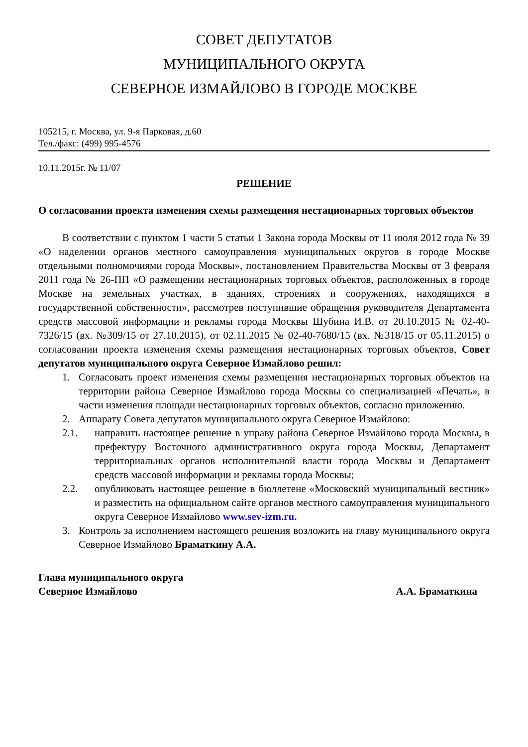СОВЕТ ДЕПУТАТОВ
МУНИЦИПАЛЬНОГО ОКРУГА
СЕВЕРНОЕ ИЗМАЙЛОВО В ГОРОДЕ МОСКВЕ
105215, г. Москва, ул. 9-я Парковая, д.60
Тел./факс: (499) 995-4576
10.11.2015г. № 11/07
РЕШЕНИЕ
О согласовании проекта изменения схемы размещения нестационарных торговых объектов
В соответствии с пунктом 1 части 5 статьи 1 Закона города Москвы от 11 июля 2012 года № 39 «О наделении органов местного самоуправления муниципальных округов в городе Москве отдельными полномочиями города Москвы», постановлением Правительства Москвы от 3 февраля 2011 года № 26-ПП «О размещении нестационарных торговых объектов, расположенных в городе Москве на земельных участках, в зданиях, строениях и сооружениях, находящихся в государственной собственности», рассмотрев поступившие обращения руководителя Департамента средств массовой информации и рекламы города Москвы Шубина И.В. от 20.10.2015 № 02-40-7326/15 (вх. №309/15 от 27.10.2015), от 02.11.2015 № 02-40-7680/15 (вх. №318/15 от 05.11.2015) о согласовании проекта изменения схемы размещения нестационарных торговых объектов, Совет депутатов муниципального округа Северное Измайлово решил:
1. Согласовать проект изменения схемы размещения нестационарных торговых объектов на территории района Северное Измайлово города Москвы со специализацией «Печать», в части изменения площади нестационарных торговых объектов, согласно приложению.
2. Аппарату Совета депутатов муниципального округа Северное Измайлово:
2.1. направить настоящее решение в управу района Северное Измайлово города Москвы, в префектуру Восточного административного округа города Москвы, Департамент территориальных органов исполнительной власти города Москвы и Департамент средств массовой информации и рекламы города Москвы;
2.2. опубликовать настоящее решение в бюллетене «Московский муниципальный вестник» и разместить на официальном сайте органов местного самоуправления муниципального округа Северное Измайлово www.sev-izm.ru.
3. Контроль за исполнением настоящего решения возложить на главу муниципального округа Северное Измайлово Браматкину А.А.
Глава муниципального округа
Северное Измайлово А.А. Браматкина